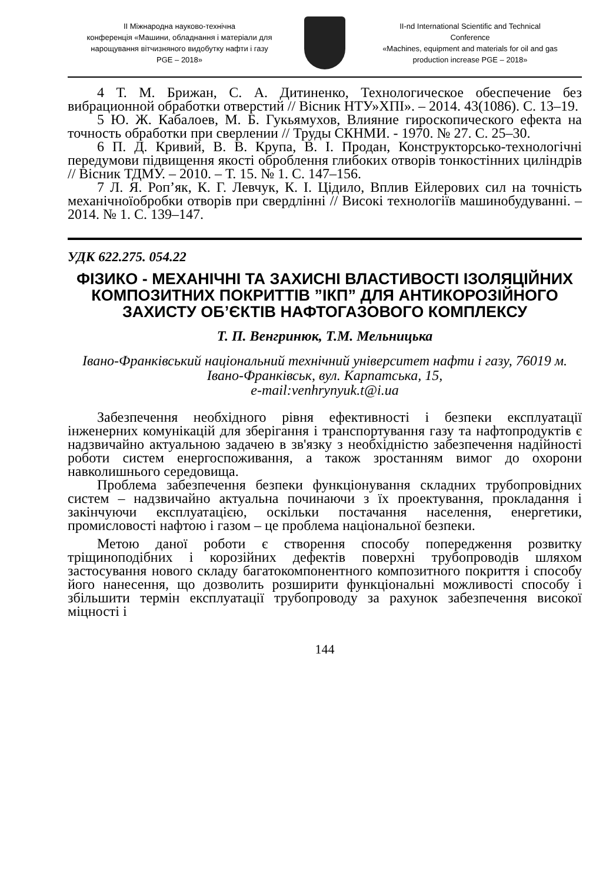ІІ Міжнародна науково-технічна
конференція «Машини, обладнання і матеріали для
нарощування вітчизняного видобутку нафти і газу
PGE – 2018»
II-nd International Scientific and Technical
Conference
«Machines, equipment and materials for oil and gas
production increase PGE – 2018»
4 Т. М. Брижан, С. А. Дитиненко, Технологическое обеспечение без вибрационной обработки отверстий // Вісник НТУ»ХПІ». – 2014. 43(1086). С. 13–19.
5 Ю. Ж. Кабалоев, М. Б. Гукьямухов, Влияние гироскопического ефекта на точность обработки при сверлении // Труды СКНМИ. - 1970. № 27. С. 25–30.
6 П. Д. Кривий, В. В. Крупа, В. І. Продан, Конструкторсько-технологічні передумови підвищення якості оброблення глибоких отворів тонкостінних циліндрів // Вісник ТДМУ. – 2010. – Т. 15. № 1. С. 147–156.
7 Л. Я. Роп’як, К. Г. Левчук, К. І. Цідило, Вплив Ейлерових сил на точність механічноїобробки отворів при свердлінні // Високі технологіїв машинобудуванні. – 2014. № 1. С. 139–147.
УДК 622.275. 054.22
ФІЗИКО - МЕХАНІЧНІ ТА ЗАХИСНІ ВЛАСТИВОСТІ ІЗОЛЯЦІЙНИХ КОМПОЗИТНИХ ПОКРИТТІВ ”ІКП” ДЛЯ АНТИКОРОЗІЙНОГО ЗАХИСТУ ОБ’ЄКТІВ НАФТОГАЗОВОГО КОМПЛЕКСУ
Т. П. Венгринюк, Т.М. Мельницька
Івано-Франківський національний технічний університет нафти і газу, 76019 м. Івано-Франківськ, вул. Карпатська, 15,
e-mail:venhrynyuk.t@i.ua
Забезпечення необхідного рівня ефективності і безпеки експлуатації інженерних комунікацій для зберігання і транспортування газу та нафтопродуктів є надзвичайно актуальною задачею в зв'язку з необхідністю забезпечення надійності роботи систем енергоспоживання, а також зростанням вимог до охорони навколишнього середовища.
Проблема забезпечення безпеки функціонування складних трубопровідних систем – надзвичайно актуальна починаючи з їх проектування, прокладання і закінчуючи експлуатацією, оскільки постачання населення, енергетики, промисловості нафтою і газом – це проблема національної безпеки.
Метою даної роботи є створення способу попередження розвитку тріщиноподібних і корозійних дефектів поверхні трубопроводів шляхом застосування нового складу багатокомпонентного композитного покриття і способу його нанесення, що дозволить розширити функціональні можливості способу і збільшити термін експлуатації трубопроводу за рахунок забезпечення високої міцності і
144